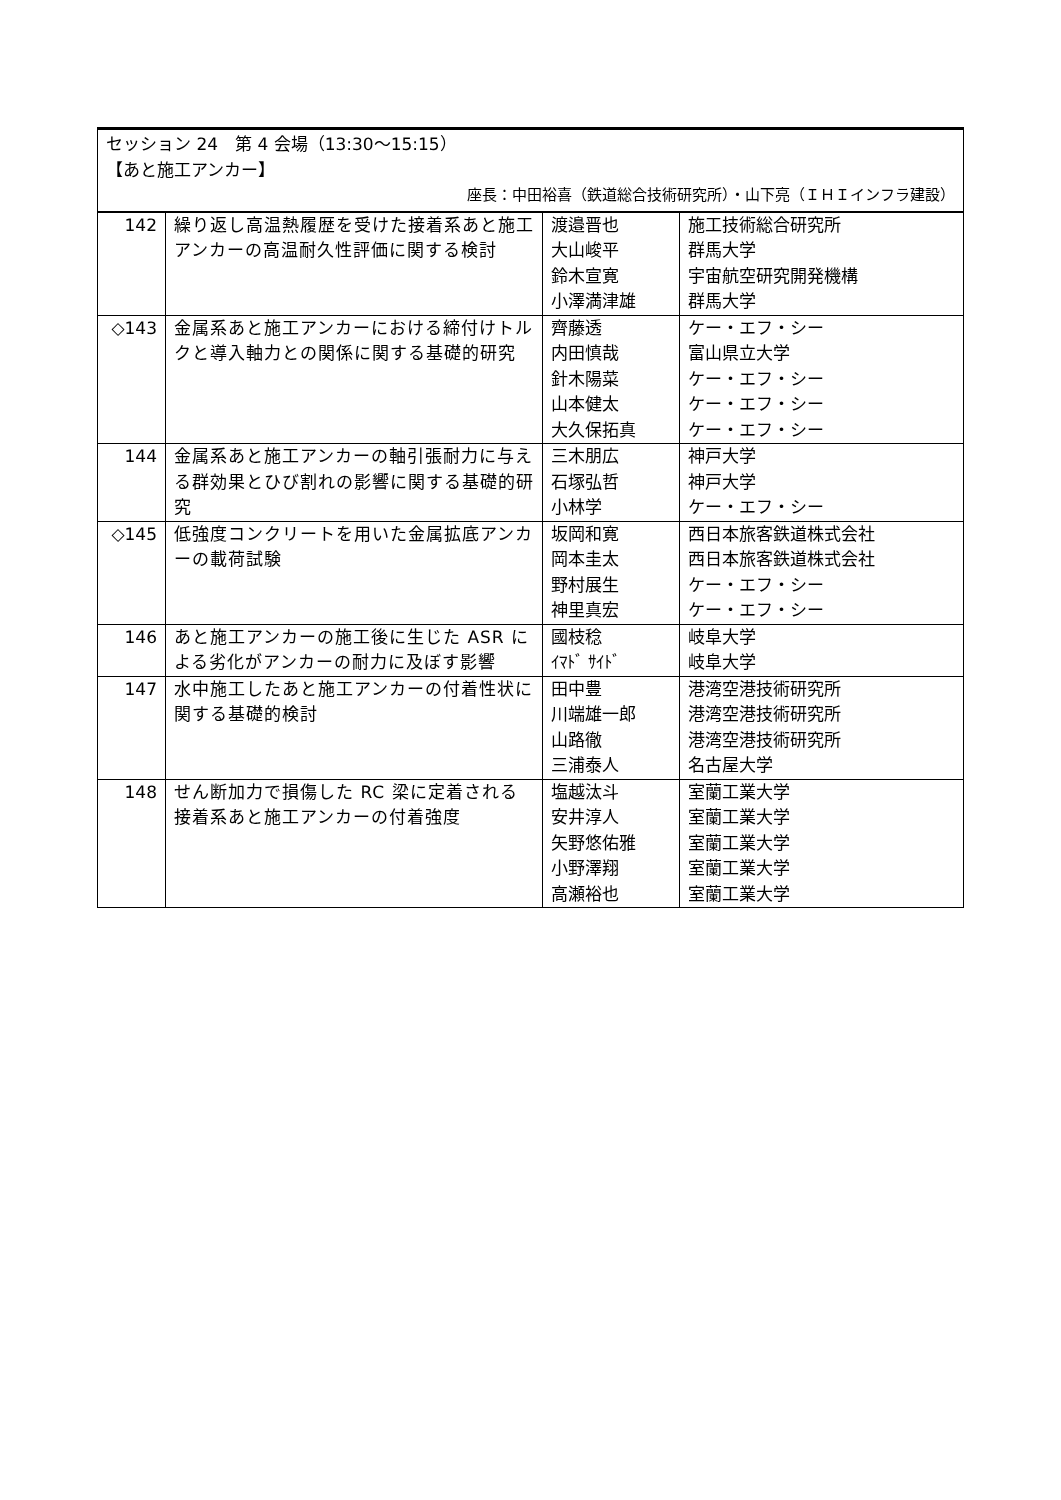| セッション 24 第 4 会場（13:30〜15:15） 【あと施工アンカー】 座長：中田裕喜（鉄道総合技術研究所）・山下亮（ＩＨＩインフラ建設） | | | |
| 142 | 繰り返し高温熱履歴を受けた接着系あと施工アンカーの高温耐久性評価に関する検討 | 渡邉晋也 大山峻平 鈴木宣寛 小澤満津雄 | 施工技術総合研究所 群馬大学 宇宙航空研究開発機構 群馬大学 |
| ◇143 | 金属系あと施工アンカーにおける締付けトルクと導入軸力との関係に関する基礎的研究 | 齊藤透 内田慎哉 針木陽菜 山本健太 大久保拓真 | ケー・エフ・シー 富山県立大学 ケー・エフ・シー ケー・エフ・シー ケー・エフ・シー |
| 144 | 金属系あと施工アンカーの軸引張耐力に与える群効果とひび割れの影響に関する基礎的研究 | 三木朋広 石塚弘哲 小林学 | 神戸大学 神戸大学 ケー・エフ・シー |
| ◇145 | 低強度コンクリートを用いた金属拡底アンカーの載荷試験 | 坂岡和寛 岡本圭太 野村展生 神里真宏 | 西日本旅客鉄道株式会社 西日本旅客鉄道株式会社 ケー・エフ・シー ケー・エフ・シー |
| 146 | あと施工アンカーの施工後に生じた ASR による劣化がアンカーの耐力に及ぼす影響 | 國枝稔 ｲﾏﾄﾞ ｻｲﾄﾞ | 岐阜大学 岐阜大学 |
| 147 | 水中施工したあと施工アンカーの付着性状に関する基礎的検討 | 田中豊 川端雄一郎 山路徹 三浦泰人 | 港湾空港技術研究所 港湾空港技術研究所 港湾空港技術研究所 名古屋大学 |
| 148 | せん断加力で損傷した RC 梁に定着される接着系あと施工アンカーの付着強度 | 塩越汰斗 安井淳人 矢野悠佑雅 小野澤翔 高瀬裕也 | 室蘭工業大学 室蘭工業大学 室蘭工業大学 室蘭工業大学 室蘭工業大学 |